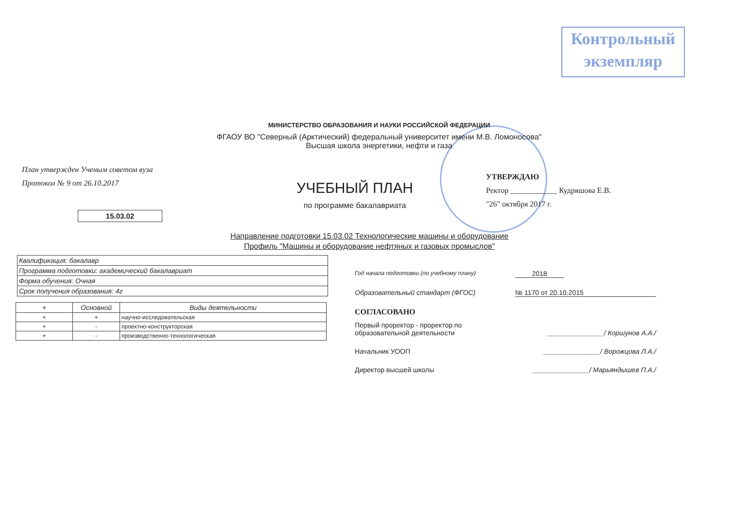Контрольный
экземпляр
МИНИСТЕРСТВО ОБРАЗОВАНИЯ И НАУКИ РОССИЙСКОЙ ФЕДЕРАЦИИ
ФГАОУ ВО "Северный (Арктический) федеральный университет имени М.В. Ломоносова"
Высшая школа энергетики, нефти и газа
План утвержден Ученым советом вуза
Протокол № 9 от 26.10.2017
15.03.02
УЧЕБНЫЙ ПЛАН
по программе бакалавриата
УТВЕРЖДАЮ
Ректор ____________ Кудряшова Е.В.
"26" октября 2017 г.
Направление подготовки 15.03.02 Технологические машины и оборудование
Профиль "Машины и оборудование нефтяных и газовых промыслов"
| Квалификация: бакалавр |
| Программа подготовки: академический бакалавриат |
| Форма обучения: Очная |
| Срок получения образования: 4г |
| + | Основной | Виды деятельности |
| --- | --- | --- |
| + | + | научно-исследовательская |
| + | - | проектно-конструкторская |
| + | - | производственно-технологическая |
Год начала подготовки (по учебному плану) 2018
Образовательный стандарт (ФГОС) № 1170 от 20.10.2015
СОГЛАСОВАНО
Первый проректор - проректор по
образовательной деятельности _______________/ Коршунов А.А./
Начальник УООП _______________/ Ворожцова Л.А./
Директор высшей школы _______________/ Марьяндышев П.А./